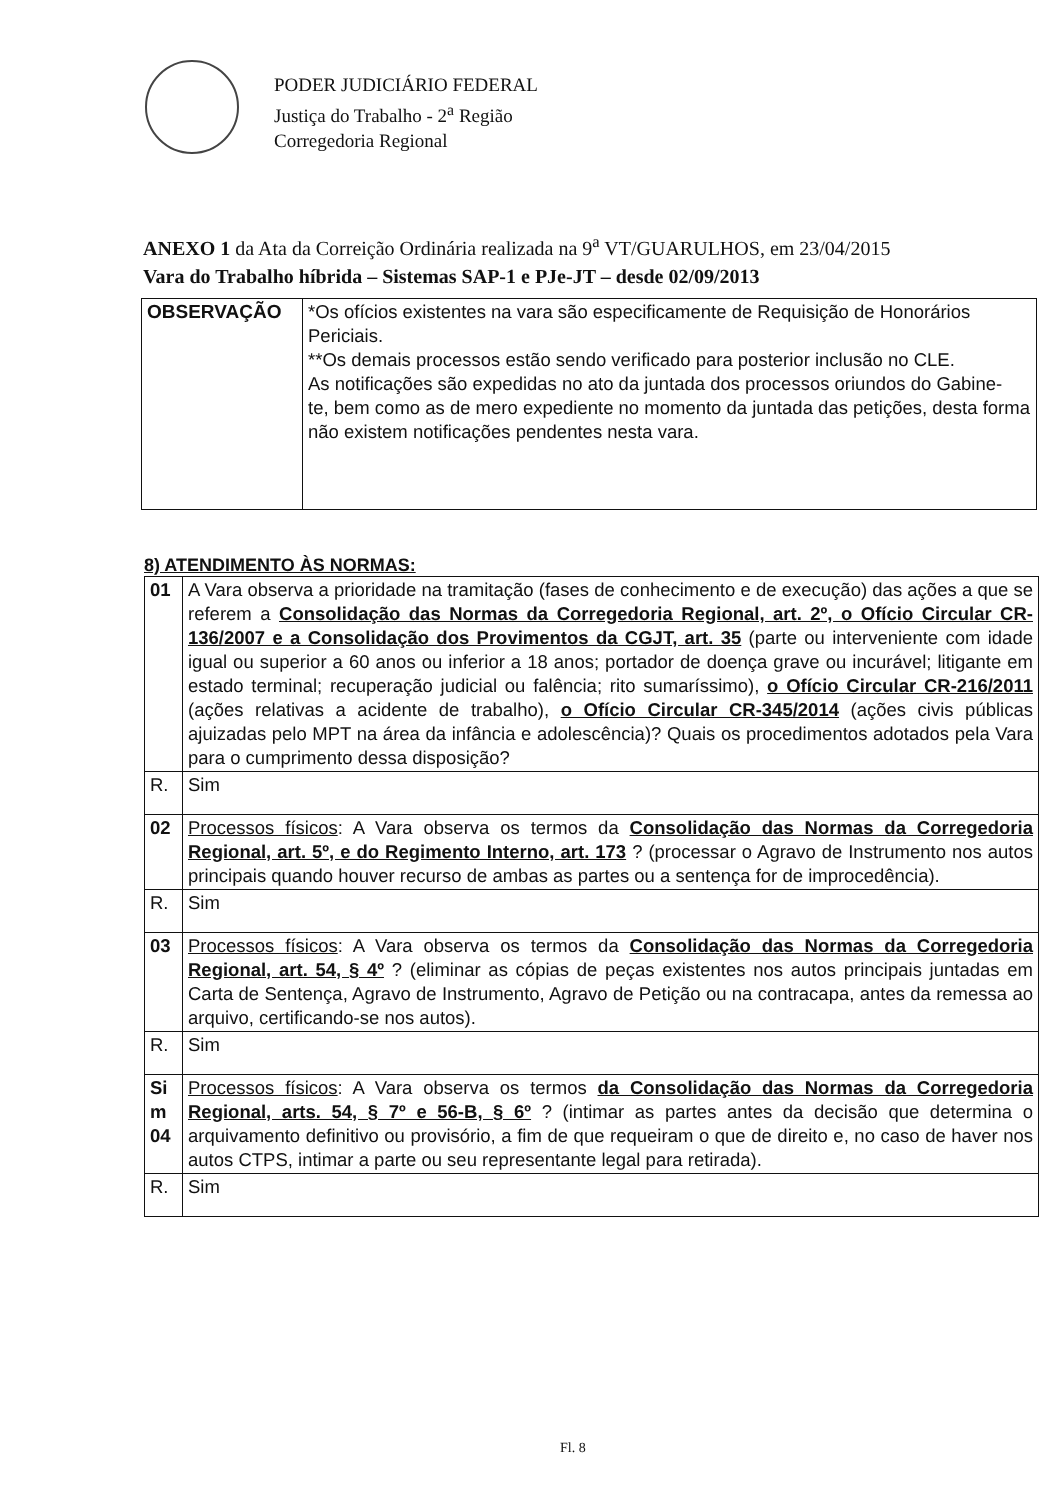PODER JUDICIÁRIO FEDERAL
Justiça do Trabalho - 2<sup>a</sup> Região
Corregedoria Regional
ANEXO 1 da Ata da Correição Ordinária realizada na 9<sup>a</sup> VT/GUARULHOS, em 23/04/2015
Vara do Trabalho híbrida – Sistemas SAP-1 e PJe-JT – desde 02/09/2013
| OBSERVAÇÃO | *Os ofícios existentes na vara são especificamente de Requisição de Honorários Periciais. **Os demais processos estão sendo verificado para posterior inclusão no CLE. As notificações são expedidas no ato da juntada dos processos oriundos do Gabine- te, bem como as de mero expediente no momento da juntada das petições, desta forma não existem notificações pendentes nesta vara. |
8) ATENDIMENTO ÀS NORMAS:
| 01 | A Vara observa a prioridade na tramitação (fases de conhecimento e de execução) das ações a que se referem a Consolidação das Normas da Corregedoria Regional, art. 2º, o Ofício Circular CR-136/2007 e a Consolidação dos Provimentos da CGJT, art. 35 (parte ou interveniente com idade igual ou superior a 60 anos ou inferior a 18 anos; portador de doença grave ou incurável; litigante em estado terminal; recuperação judicial ou falência; rito sumaríssimo), o Ofício Circular CR-216/2011 (ações relativas a acidente de trabalho), o Ofício Circular CR-345/2014 (ações civis públicas ajuizadas pelo MPT na área da infância e adolescência)? Quais os procedimentos adotados pela Vara para o cumprimento dessa disposição? |
| R. | Sim |
| 02 | Processos físicos : A Vara observa os termos da Consolidação das Normas da Corregedoria Regional, art. 5º, e do Regimento Interno, art. 173 ? (processar o Agravo de Instrumento nos autos principais quando houver recurso de ambas as partes ou a sentença for de improcedência). |
| R. | Sim |
| 03 | Processos físicos : A Vara observa os termos da Consolidação das Normas da Corregedoria Regional, art. 54, § 4º ? (eliminar as cópias de peças existentes nos autos principais juntadas em Carta de Sentença, Agravo de Instrumento, Agravo de Petição ou na contracapa, antes da remessa ao arquivo, certificando-se nos autos). |
| R. | Sim |
| Si m 04 | Processos físicos : A Vara observa os termos da Consolidação das Normas da Corregedoria Regional, arts. 54, § 7º e 56-B, § 6º ? (intimar as partes antes da decisão que determina o arquivamento definitivo ou provisório, a fim de que requeiram o que de direito e, no caso de haver nos autos CTPS, intimar a parte ou seu representante legal para retirada). |
| R. | Sim |
Fl. 8